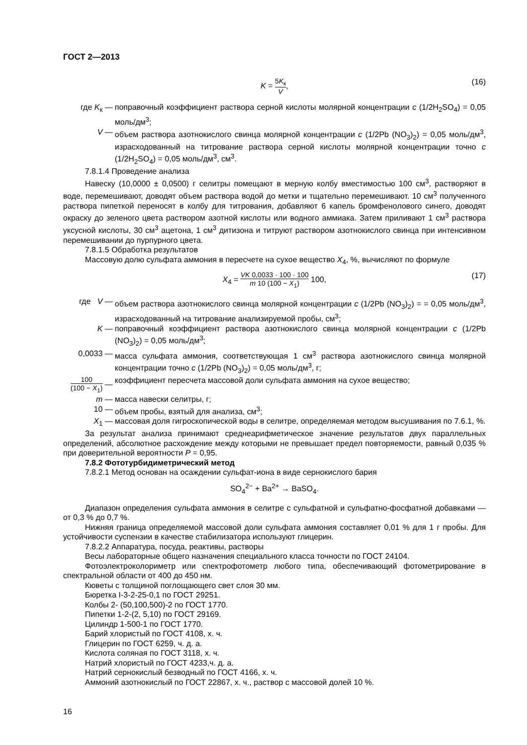ГОСТ 2—2013
K = 5K<sub>к</sub> V, (16)
где K<sub>к</sub> — поправочный коэффициент раствора серной кислоты молярной концентрации c (1/2H<sub>2</sub>SO<sub>4</sub>) = 0,05 моль/дм<sup>3</sup>;
V — объем раствора азотнокислого свинца молярной концентрации c (1/2Pb (NO<sub>3</sub>)<sub>2</sub>) = 0,05 моль/дм<sup>3</sup>, израсходованный на титрование раствора серной кислоты молярной концентрации точно c (1/2H<sub>2</sub>SO<sub>4</sub>) = 0,05 моль/дм<sup>3</sup>, см<sup>3</sup>.
7.8.1.4 Проведение анализа
Навеску (10,0000 ± 0,0500) г селитры помещают в мерную колбу вместимостью 100 см<sup>3</sup>, растворяют в воде, перемешивают, доводят объем раствора водой до метки и тщательно перемешивают. 10 см<sup>3</sup> полученного раствора пипеткой переносят в колбу для титрования, добавляют 6 капель бромфенолового синего, доводят окраску до зеленого цвета раствором азотной кислоты или водного аммиака. Затем приливают 1 см<sup>3</sup> раствора уксусной кислоты, 30 см<sup>3</sup> ацетона, 1 см<sup>3</sup> дитизона и титруют раствором азотнокислого свинца при интенсивном перемешивании до пурпурного цвета.
7.8.1.5 Обработка результатов
Массовую долю сульфата аммония в пересчете на сухое вещество X<sub>4</sub>, %, вычисляют по формуле
X<sub>4</sub> = VK 0,0033 · 100 · 100 m 10 (100 − X<sub>1</sub>) 100, (17)
где V — объем раствора азотнокислого свинца молярной концентрации c (1/2Pb (NO<sub>3</sub>)<sub>2</sub>) = = 0,05 моль/дм<sup>3</sup>, израсходованный на титрование анализируемой пробы, см<sup>3</sup>;
K — поправочный коэффициент раствора азотнокислого свинца молярной концентрации c (1/2Pb (NO<sub>3</sub>)<sub>2</sub>) = 0,05 моль/дм<sup>3</sup>;
0,0033 — масса сульфата аммония, соответствующая 1 см<sup>3</sup> раствора азотнокислого свинца молярной концентрации точно c (1/2Pb (NO<sub>3</sub>)<sub>2</sub>) = 0,05 моль/дм<sup>3</sup>, г;
100 (100 − X<sub>1</sub>) — коэффициент пересчета массовой доли сульфата аммония на сухое вещество;
m — масса навески селитры, г;
10 — объем пробы, взятый для анализа, см<sup>3</sup>;
X<sub>1</sub> — массовая доля гигроскопической воды в селитре, определяемая методом высушивания по 7.6.1, %.
За результат анализа принимают среднеарифметическое значение результатов двух параллельных определений, абсолютное расхождение между которыми не превышает предел повторяемости, равный 0,035 % при доверительной вероятности P = 0,95.
7.8.2 Фототурбидиметрический метод
7.8.2.1 Метод основан на осаждении сульфат-иона в виде сернокислого бария
SO<sub>4</sub><sup>2−</sup> + Ba<sup>2+</sup> → BaSO<sub>4</sub>.
Диапазон определения сульфата аммония в селитре с сульфатной и сульфатно-фосфатной добавками — от 0,3 % до 0,7 %.
Нижняя граница определяемой массовой доли сульфата аммония составляет 0,01 % для 1 г пробы. Для устойчивости суспензии в качестве стабилизатора используют глицерин.
7.8.2.2 Аппаратура, посуда, реактивы, растворы
Весы лабораторные общего назначения специального класса точности по ГОСТ 24104.
Фотоэлектроколориметр или спектрофотометр любого типа, обеспечивающий фотометрирование в спектральной области от 400 до 450 нм.
Кюветы с толщиной поглощающего свет слоя 30 мм.
Бюретка I-3-2-25-0,1 по ГОСТ 29251.
Колбы 2- (50,100,500)-2 по ГОСТ 1770.
Пипетки 1-2-(2, 5,10) по ГОСТ 29169.
Цилиндр 1-500-1 по ГОСТ 1770.
Барий хлористый по ГОСТ 4108, х. ч.
Глицерин по ГОСТ 6259, ч. д. а.
Кислота соляная по ГОСТ 3118, х. ч.
Натрий хлористый по ГОСТ 4233,ч. д. а.
Натрий сернокислый безводный по ГОСТ 4166, х. ч.
Аммоний азотнокислый по ГОСТ 22867, х. ч., раствор с массовой долей 10 %.
16